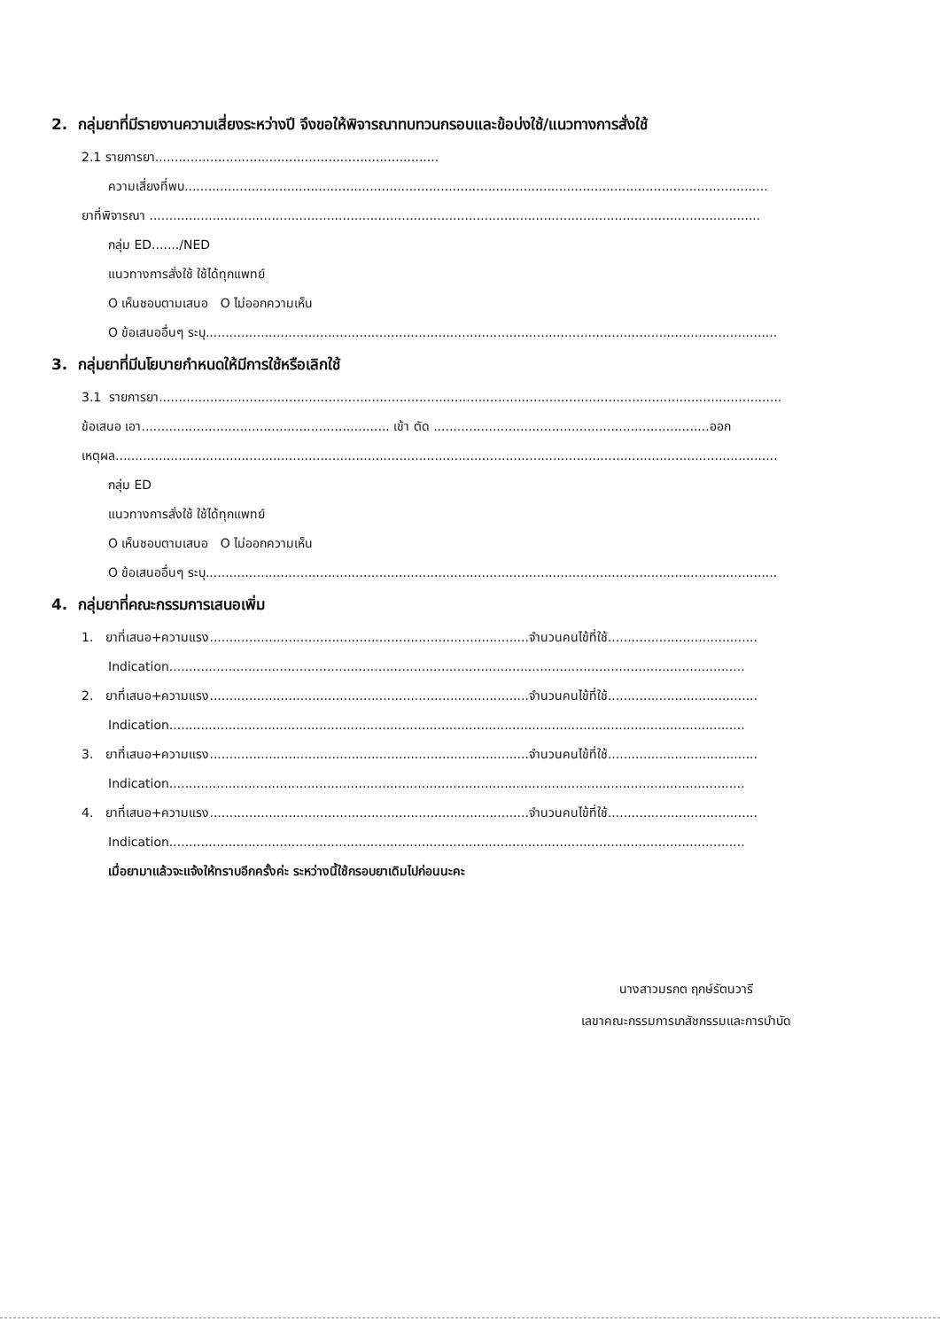2. กลุ่มยาที่มีรายงานความเสี่ยงระหว่างปี จึงขอให้พิจารณาทบทวนกรอบและข้อบ่งใช้/แนวทางการสั่งใช้
2.1 รายการยา........................................................................
ความเสี่ยงที่พบ....................................................................................................................................................
ยาที่พิจารณา ...........................................................................................................................................................
กลุ่ม ED......./NED
แนวทางการสั่งใช้ ใช้ได้ทุกแพทย์
O เห็นชอบตามเสนอ O ไม่ออกความเห็น
O ข้อเสนออื่นๆ ระบุ.................................................................................................................................................
3. กลุ่มยาที่มีนโยบายกำหนดให้มีการใช้หรือเลิกใช้
3.1 รายการยา..............................................................................................................................................................
ข้อเสนอ เอา............................................................... เข้า ตัด ......................................................................ออก
เหตุผล........................................................................................................................................................................
กลุ่ม ED
แนวทางการสั่งใช้ ใช้ได้ทุกแพทย์
O เห็นชอบตามเสนอ O ไม่ออกความเห็น
O ข้อเสนออื่นๆ ระบุ.................................................................................................................................................
4. กลุ่มยาที่คณะกรรมการเสนอเพิ่ม
1. ยาที่เสนอ+ความแรง.................................................................................จำนวนคนไข้ที่ใช้......................................
Indication..................................................................................................................................................
2. ยาที่เสนอ+ความแรง.................................................................................จำนวนคนไข้ที่ใช้......................................
Indication..................................................................................................................................................
3. ยาที่เสนอ+ความแรง.................................................................................จำนวนคนไข้ที่ใช้......................................
Indication..................................................................................................................................................
4. ยาที่เสนอ+ความแรง.................................................................................จำนวนคนไข้ที่ใช้......................................
Indication..................................................................................................................................................
เมื่อยามาแล้วจะแจ้งให้ทราบอีกครั้งค่ะ ระหว่างนี้ใช้กรอบยาเดิมไปก่อนนะคะ
นางสาวมรกต ฤกษ์รัตนวารี
เลขาคณะกรรมการเภสัชกรรมและการบำบัด